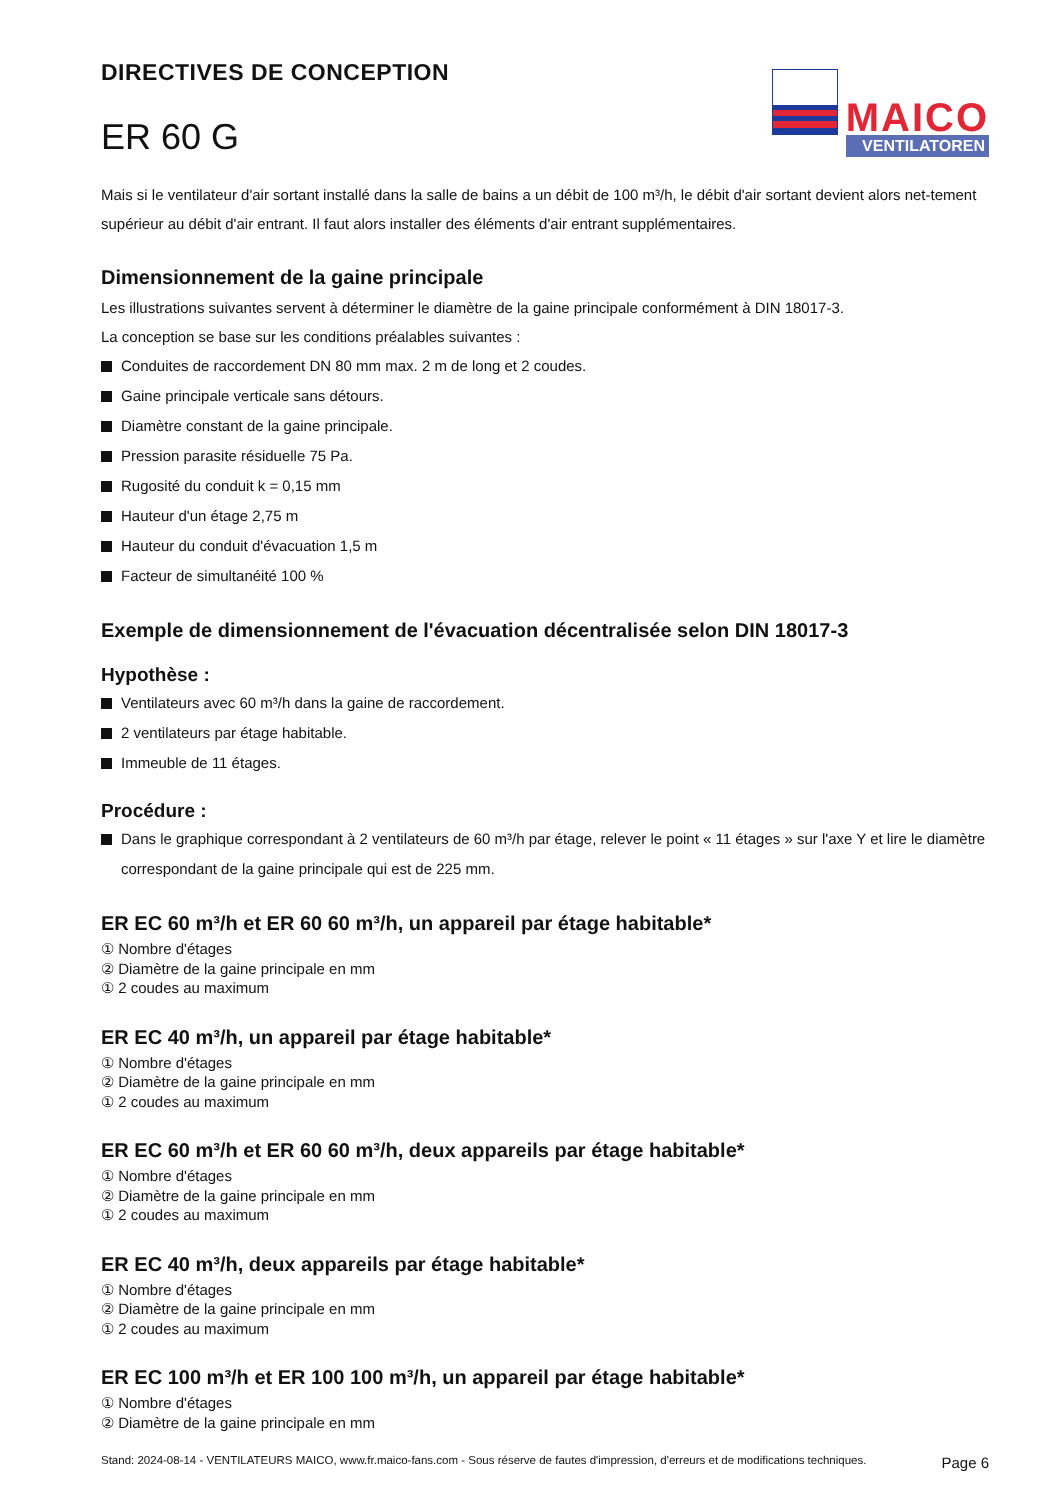DIRECTIVES DE CONCEPTION
ER 60 G
MAICO
VENTILATOREN
Mais si le ventilateur d'air sortant installé dans la salle de bains a un débit de 100 m³/h, le débit d'air sortant devient alors net-tement supérieur au débit d'air entrant. Il faut alors installer des éléments d'air entrant supplémentaires.
Dimensionnement de la gaine principale
Les illustrations suivantes servent à déterminer le diamètre de la gaine principale conformément à DIN 18017-3.
La conception se base sur les conditions préalables suivantes :
Conduites de raccordement DN 80 mm max. 2 m de long et 2 coudes.
Gaine principale verticale sans détours.
Diamètre constant de la gaine principale.
Pression parasite résiduelle 75 Pa.
Rugosité du conduit k = 0,15 mm
Hauteur d'un étage 2,75 m
Hauteur du conduit d'évacuation 1,5 m
Facteur de simultanéité 100 %
Exemple de dimensionnement de l'évacuation décentralisée selon DIN 18017-3
Hypothèse :
Ventilateurs avec 60 m³/h dans la gaine de raccordement.
2 ventilateurs par étage habitable.
Immeuble de 11 étages.
Procédure :
Dans le graphique correspondant à 2 ventilateurs de 60 m³/h par étage, relever le point « 11 étages » sur l'axe Y et lire le diamètre correspondant de la gaine principale qui est de 225 mm.
ER EC 60 m³/h et ER 60 60 m³/h, un appareil par étage habitable*
① Nombre d'étages
② Diamètre de la gaine principale en mm
① 2 coudes au maximum
ER EC 40 m³/h, un appareil par étage habitable*
① Nombre d'étages
② Diamètre de la gaine principale en mm
① 2 coudes au maximum
ER EC 60 m³/h et ER 60 60 m³/h, deux appareils par étage habitable*
① Nombre d'étages
② Diamètre de la gaine principale en mm
① 2 coudes au maximum
ER EC 40 m³/h, deux appareils par étage habitable*
① Nombre d'étages
② Diamètre de la gaine principale en mm
① 2 coudes au maximum
ER EC 100 m³/h et ER 100 100 m³/h, un appareil par étage habitable*
① Nombre d'étages
② Diamètre de la gaine principale en mm
Stand: 2024-08-14 - VENTILATEURS MAICO, www.fr.maico-fans.com - Sous réserve de fautes d'impression, d'erreurs et de modifications techniques.
Page 6